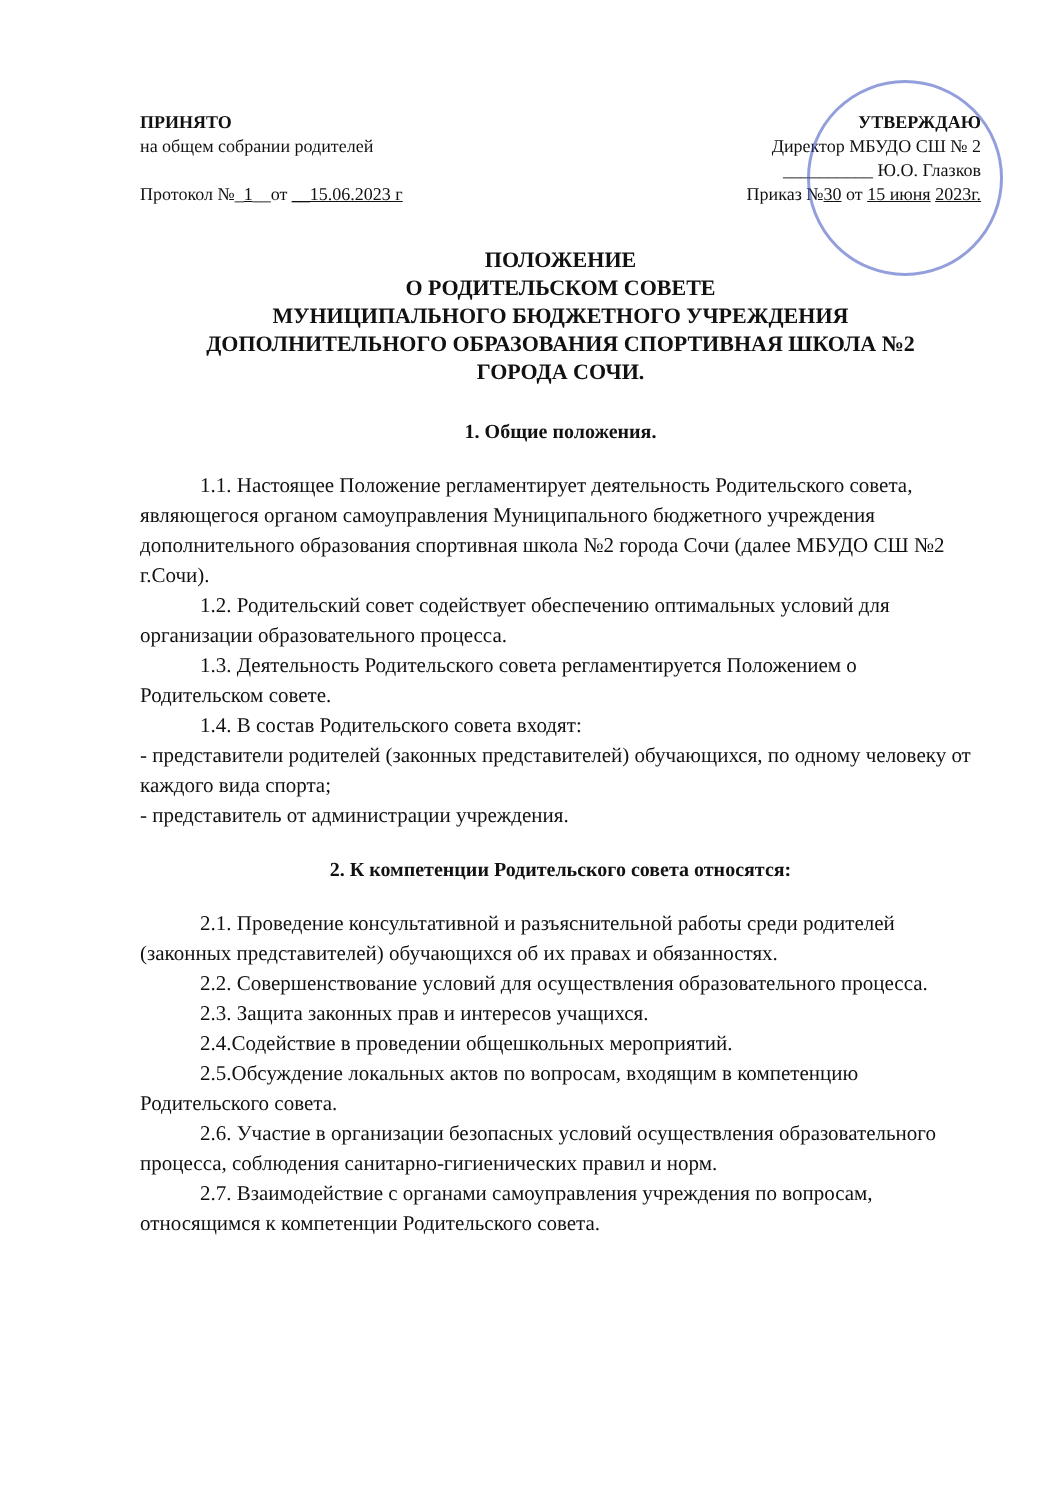ПРИНЯТО
на общем собрании родителей
Протокол №_1__от __15.06.2023 г
УТВЕРЖДАЮ
Директор МБУДО СШ № 2
__________ Ю.О. Глазков
Приказ №30 от 15 июня 2023г.
ПОЛОЖЕНИЕ
О РОДИТЕЛЬСКОМ СОВЕТЕ
МУНИЦИПАЛЬНОГО БЮДЖЕТНОГО УЧРЕЖДЕНИЯ
ДОПОЛНИТЕЛЬНОГО ОБРАЗОВАНИЯ СПОРТИВНАЯ ШКОЛА №2
ГОРОДА СОЧИ.
1. Общие положения.
1.1. Настоящее Положение регламентирует деятельность Родительского совета, являющегося органом самоуправления Муниципального бюджетного учреждения дополнительного образования спортивная школа №2 города Сочи (далее МБУДО СШ №2 г.Сочи).
1.2. Родительский совет содействует обеспечению оптимальных условий для организации образовательного процесса.
1.3. Деятельность Родительского совета регламентируется Положением о Родительском совете.
1.4. В состав Родительского совета входят:
- представители родителей (законных представителей) обучающихся, по одному человеку от каждого вида спорта;
- представитель от администрации учреждения.
2. К компетенции Родительского совета относятся:
2.1. Проведение консультативной и разъяснительной работы среди родителей (законных представителей) обучающихся об их правах и обязанностях.
2.2. Совершенствование условий для осуществления образовательного процесса.
2.3. Защита законных прав и интересов учащихся.
2.4.Содействие в проведении общешкольных мероприятий.
2.5.Обсуждение локальных актов по вопросам, входящим в компетенцию Родительского совета.
2.6. Участие в организации безопасных условий осуществления образовательного процесса, соблюдения санитарно-гигиенических правил и норм.
2.7. Взаимодействие с органами самоуправления учреждения по вопросам, относящимся к компетенции Родительского совета.